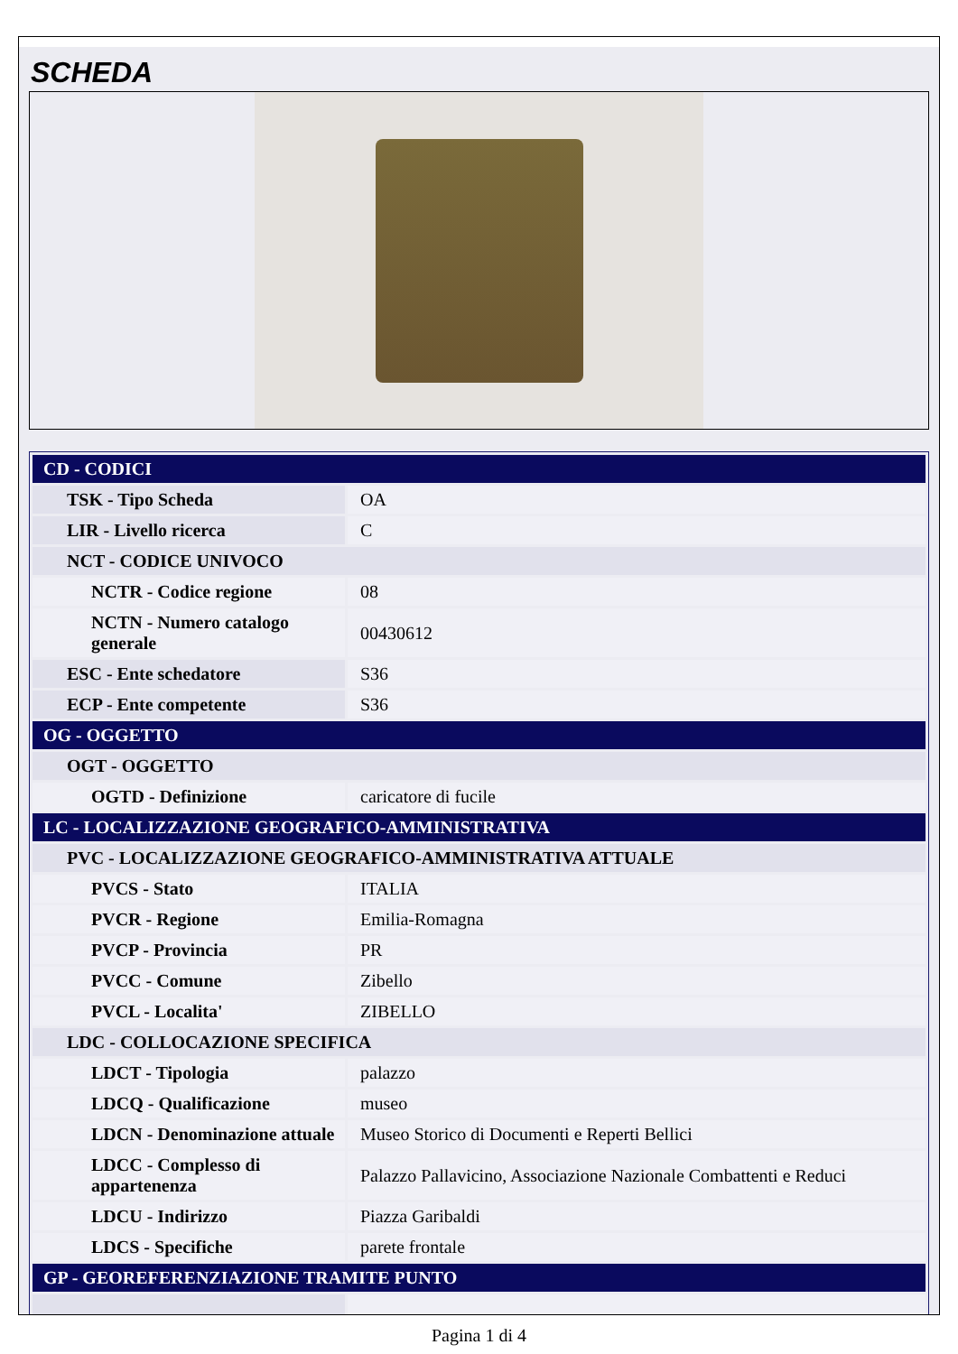SCHEDA
| CD - CODICI | |
| TSK - Tipo Scheda | OA |
| LIR - Livello ricerca | C |
| NCT - CODICE UNIVOCO | |
| NCTR - Codice regione | 08 |
| NCTN - Numero catalogo generale | 00430612 |
| ESC - Ente schedatore | S36 |
| ECP - Ente competente | S36 |
| OG - OGGETTO | |
| OGT - OGGETTO | |
| OGTD - Definizione | caricatore di fucile |
| LC - LOCALIZZAZIONE GEOGRAFICO-AMMINISTRATIVA | |
| PVC - LOCALIZZAZIONE GEOGRAFICO-AMMINISTRATIVA ATTUALE | |
| PVCS - Stato | ITALIA |
| PVCR - Regione | Emilia-Romagna |
| PVCP - Provincia | PR |
| PVCC - Comune | Zibello |
| PVCL - Localita' | ZIBELLO |
| LDC - COLLOCAZIONE SPECIFICA | |
| LDCT - Tipologia | palazzo |
| LDCQ - Qualificazione | museo |
| LDCN - Denominazione attuale | Museo Storico di Documenti e Reperti Bellici |
| LDCC - Complesso di appartenenza | Palazzo Pallavicino, Associazione Nazionale Combattenti e Reduci |
| LDCU - Indirizzo | Piazza Garibaldi |
| LDCS - Specifiche | parete frontale |
| GP - GEOREFERENZIAZIONE TRAMITE PUNTO | |
Pagina 1 di 4